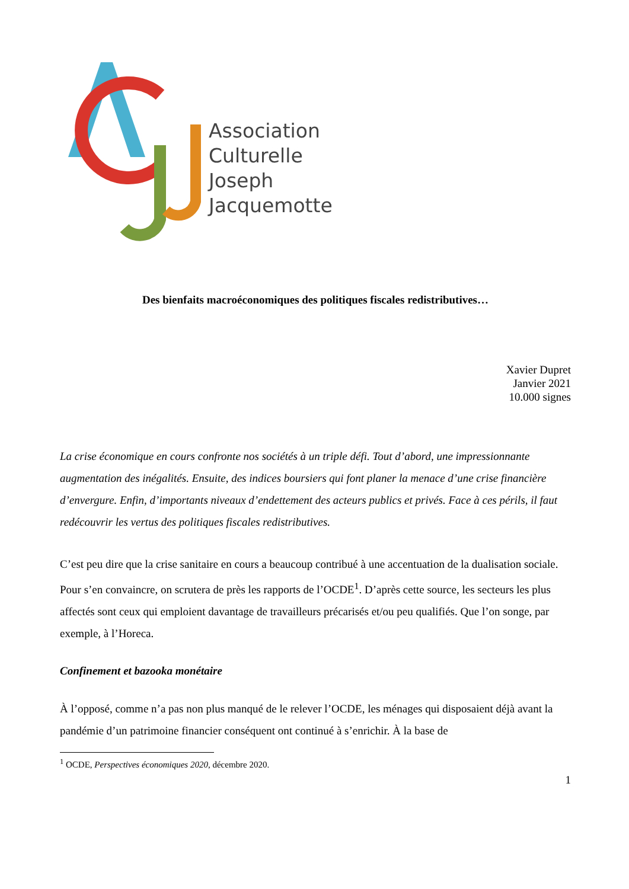Association
Culturelle
Joseph
Jacquemotte
Des bienfaits macroéconomiques des politiques fiscales redistributives…
Xavier Dupret
Janvier 2021
10.000 signes
La crise économique en cours confronte nos sociétés à un triple défi. Tout d’abord, une impressionnante augmentation des inégalités. Ensuite, des indices boursiers qui font planer la menace d’une crise financière d’envergure. Enfin, d’importants niveaux d’endettement des acteurs publics et privés. Face à ces périls, il faut redécouvrir les vertus des politiques fiscales redistributives.
C’est peu dire que la crise sanitaire en cours a beaucoup contribué à une accentuation de la dualisation sociale. Pour s’en convaincre, on scrutera de près les rapports de l’OCDE<sup>1</sup>. D’après cette source, les secteurs les plus affectés sont ceux qui emploient davantage de travailleurs précarisés et/ou peu qualifiés. Que l’on songe, par exemple, à l’Horeca.
Confinement et bazooka monétaire
À l’opposé, comme n’a pas non plus manqué de le relever l’OCDE, les ménages qui disposaient déjà avant la pandémie d’un patrimoine financier conséquent ont continué à s’enrichir. À la base de
<sup>1</sup> OCDE, Perspectives économiques 2020, décembre 2020.
1